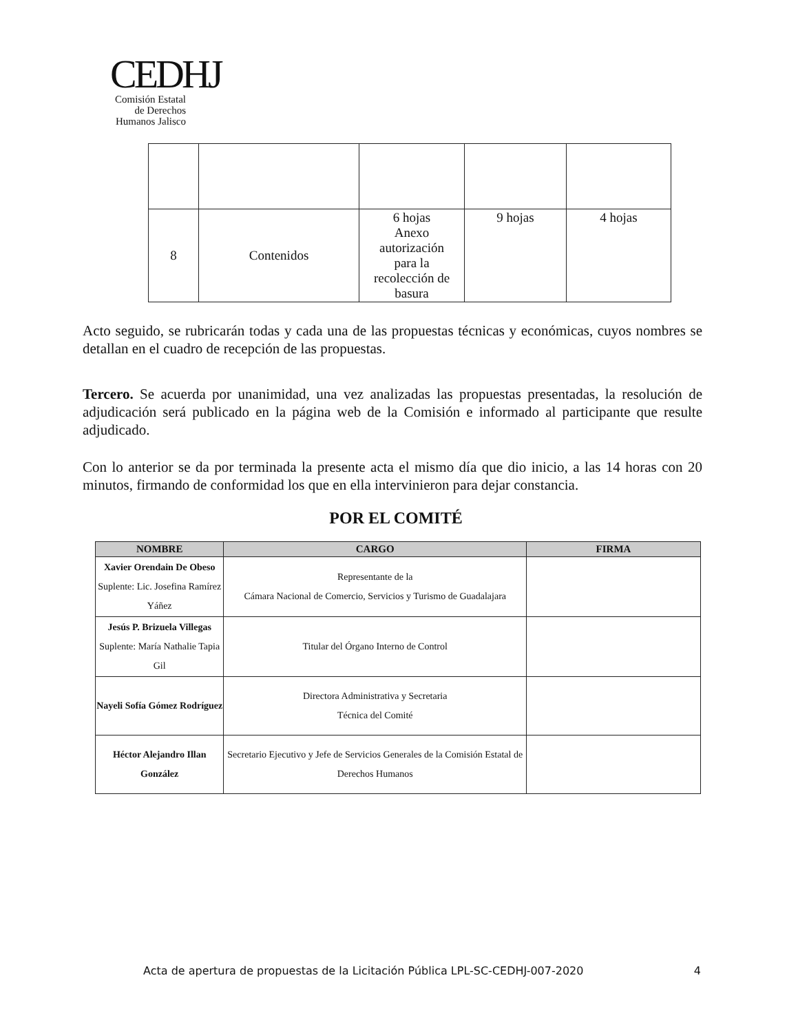CEDHJ
Comisión Estatal de Derechos Humanos Jalisco
| 8 | Contenidos | 6 hojas Anexo autorización para la recolección de basura | 9 hojas | 4 hojas |
Acto seguido, se rubricarán todas y cada una de las propuestas técnicas y económicas, cuyos nombres se detallan en el cuadro de recepción de las propuestas.
Tercero. Se acuerda por unanimidad, una vez analizadas las propuestas presentadas, la resolución de adjudicación será publicado en la página web de la Comisión e informado al participante que resulte adjudicado.
Con lo anterior se da por terminada la presente acta el mismo día que dio inicio, a las 14 horas con 20 minutos, firmando de conformidad los que en ella intervinieron para dejar constancia.
POR EL COMITÉ
| NOMBRE | CARGO | FIRMA |
| --- | --- | --- |
| Xavier Orendain De Obeso Suplente: Lic. Josefina Ramírez Yáñez | Representante de la Cámara Nacional de Comercio, Servicios y Turismo de Guadalajara | |
| Jesús P. Brizuela Villegas Suplente: María Nathalie Tapia Gil | Titular del Órgano Interno de Control | |
| Nayeli Sofía Gómez Rodríguez | Directora Administrativa y Secretaria Técnica del Comité | |
| Héctor Alejandro Illan González | Secretario Ejecutivo y Jefe de Servicios Generales de la Comisión Estatal de Derechos Humanos | |
Acta de apertura de propuestas de la Licitación Pública LPL-SC-CEDHJ-007-2020 4